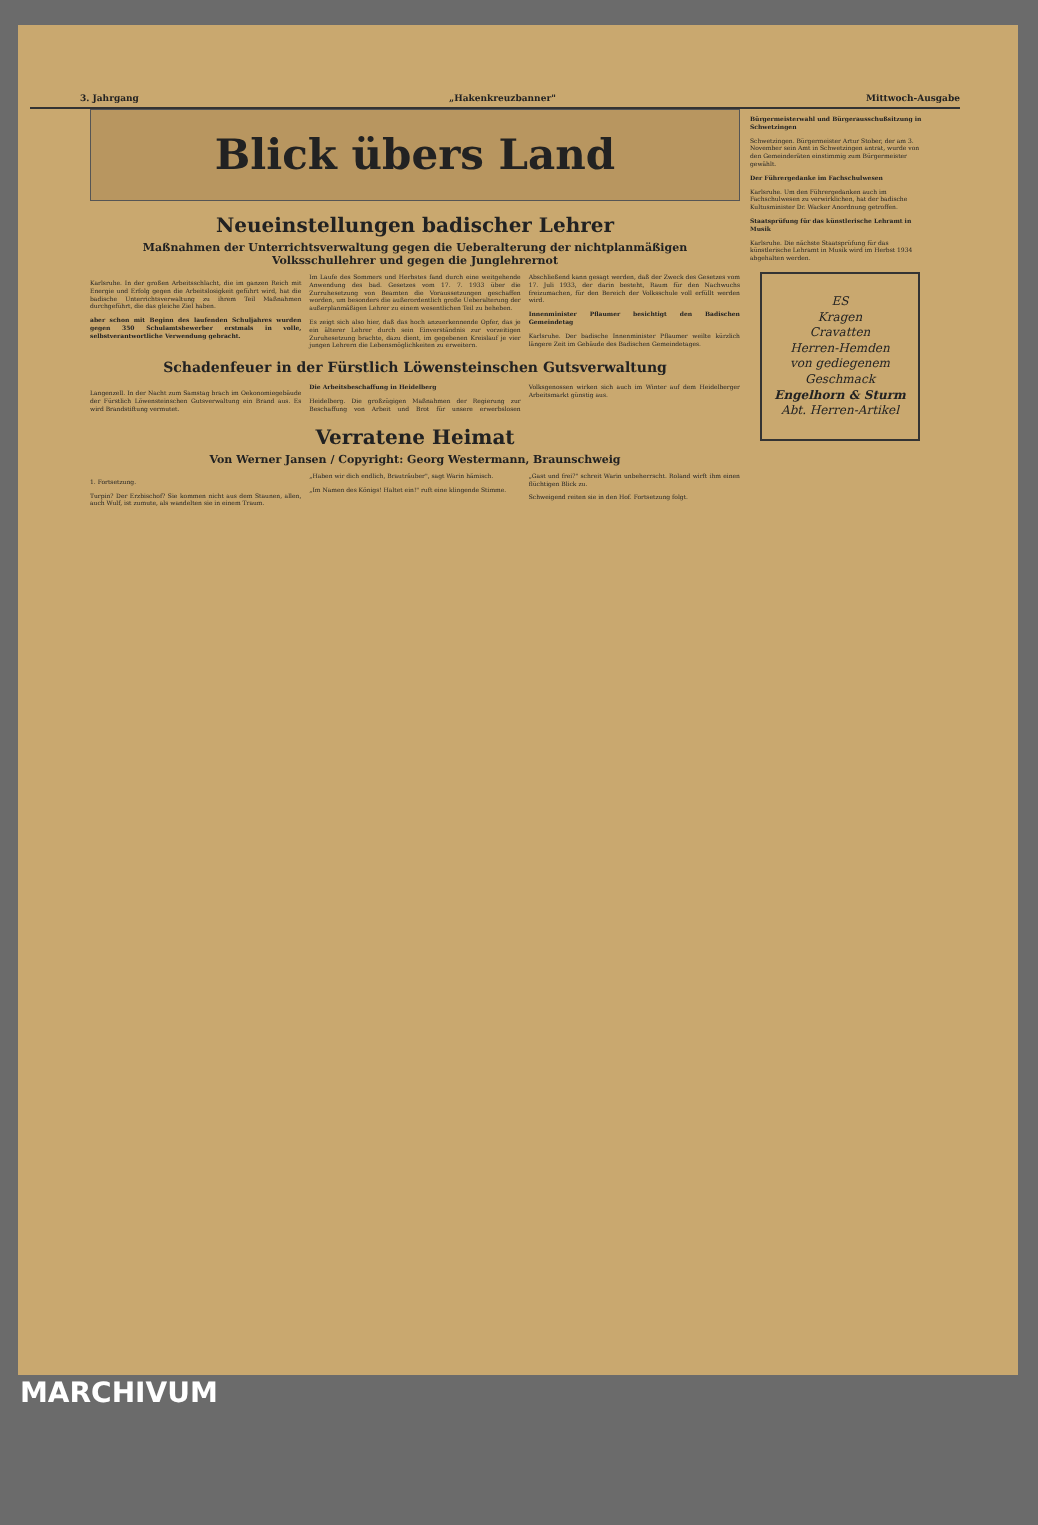3. Jahrgang „Hakenkreuzbanner" Mittwoch-Ausgabe
Blick übers Land
Neueinstellungen badischer Lehrer
Maßnahmen der Unterrichtsverwaltung gegen die Ueberalterung der nichtplanmäßigen Volksschullehrer und gegen die Junglehrernot
Karlsruhe. In der großen Arbeitsschlacht, die im ganzen Reich mit Energie und Erfolg gegen die Arbeitslosigkeit geführt wird, hat die badische Unterrichtsverwaltung zu ihrem Teil Maßnahmen durchgeführt, die das gleiche Ziel haben.
aber schon mit Beginn des laufenden Schuljahres wurden gegen 350 Schulamtsbewerber erstmals in volle, selbstverantwortliche Verwendung gebracht.
Im Laufe des Sommers und Herbstes fand durch eine weitgehende Anwendung des bad. Gesetzes vom 17. 7. 1933 über die Zurruhesetzung von Beamten die Voraussetzungen geschaffen worden, um besonders die außerordentlich große Ueberalterung der außerplanmäßigen Lehrer zu einem wesentlichen Teil zu beheben.
Es zeigt sich also hier, daß das hoch anzuerkennende Opfer, das je ein älterer Lehrer durch sein Einverständnis zur vorzeitigen Zuruhesetzung brachte, dazu dient, im gegebenen Kreislauf je vier jungen Lehrern die Lebensmöglichkeiten zu erweitern.
Abschließend kann gesagt werden, daß der Zweck des Gesetzes vom 17. Juli 1933, der darin besteht, Raum für den Nachwuchs freizumachen, für den Bereich der Volksschule voll erfüllt werden wird.
Innenminister Pflaumer besichtigt den Badischen Gemeindetag
Karlsruhe. Der badische Innenminister Pflaumer weilte kürzlich längere Zeit im Gebäude des Badischen Gemeindetages.
Schadenfeuer in der Fürstlich Löwensteinschen Gutsverwaltung
Langenzell. In der Nacht zum Samstag brach im Oekonomiegebäude der Fürstlich Löwensteinschen Gutsverwaltung ein Brand aus. Es wird Brandstiftung vermutet.
Die Arbeitsbeschaffung in Heidelberg
Heidelberg. Die großzügigen Maßnahmen der Regierung zur Beschaffung von Arbeit und Brot für unsere erwerbslosen Volksgenossen wirken sich auch im Winter auf dem Heidelberger Arbeitsmarkt günstig aus.
Verratene Heimat
Von Werner Jansen / Copyright: Georg Westermann, Braunschweig
1. Fortsetzung.
Turpin? Der Erzbischof? Sie kommen nicht aus dem Staunen, allen, auch Wulf, ist zumute, als wandelten sie in einem Traum.
„Haben wir dich endlich, Brauträuber", sagt Warin hämisch.
„Im Namen des Königs! Haltet ein!" ruft eine klingende Stimme.
„Gast und frei?" schreit Warin unbeherrscht. Roland wirft ihm einen flüchtigen Blick zu.
Schweigend reiten sie in den Hof. Fortsetzung folgt.
Bürgermeisterwahl und Bürgerausschußsitzung in Schwetzingen
Schwetzingen. Bürgermeister Artur Stober, der am 3. November sein Amt in Schwetzingen antrat, wurde von den Gemeinderäten einstimmig zum Bürgermeister gewählt.
Der Führergedanke im Fachschulwesen
Karlsruhe. Um den Führergedanken auch im Fachschulwesen zu verwirklichen, hat der badische Kultusminister Dr. Wacker Anordnung getroffen.
Staatsprüfung für das künstlerische Lehramt in Musik
Karlsruhe. Die nächste Staatsprüfung für das künstlerische Lehramt in Musik wird im Herbst 1934 abgehalten werden.
ES
Kragen
Cravatten
Herren-Hemden
von gediegenem Geschmack
Engelhorn & Sturm
Abt. Herren-Artikel
MARCHIVUM